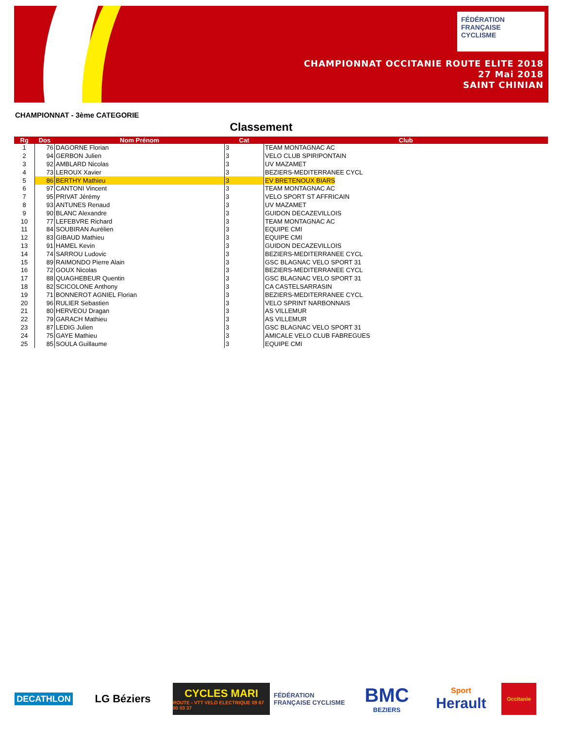FÉDÉRATION
FRANÇAISE
CYCLISME
CHAMPIONNAT OCCITANIE ROUTE ELITE 2018
27 Mai 2018
SAINT CHINIAN
CHAMPIONNAT - 3ème CATEGORIE
Classement
| Rg | Dos | Nom Prénom | Cat | Club |
| --- | --- | --- | --- | --- |
| 1 | 76 | DAGORNE Florian | 3 | TEAM MONTAGNAC AC |
| 2 | 94 | GERBON Julien | 3 | VELO CLUB SPIRIPONTAIN |
| 3 | 92 | AMBLARD Nicolas | 3 | UV MAZAMET |
| 4 | 73 | LEROUX Xavier | 3 | BEZIERS-MEDITERRANEE CYCL |
| 5 | 86 | BERTHY Mathieu | 3 | EV BRETENOUX BIARS |
| 6 | 97 | CANTONI Vincent | 3 | TEAM MONTAGNAC AC |
| 7 | 95 | PRIVAT Jérémy | 3 | VELO SPORT ST AFFRICAIN |
| 8 | 93 | ANTUNES Renaud | 3 | UV MAZAMET |
| 9 | 90 | BLANC Alexandre | 3 | GUIDON DECAZEVILLOIS |
| 10 | 77 | LEFEBVRE Richard | 3 | TEAM MONTAGNAC AC |
| 11 | 84 | SOUBIRAN Aurélien | 3 | EQUIPE CMI |
| 12 | 83 | GIBAUD Mathieu | 3 | EQUIPE CMI |
| 13 | 91 | HAMEL Kevin | 3 | GUIDON DECAZEVILLOIS |
| 14 | 74 | SARROU Ludovic | 3 | BEZIERS-MEDITERRANEE CYCL |
| 15 | 89 | RAIMONDO Pierre Alain | 3 | GSC BLAGNAC VELO SPORT 31 |
| 16 | 72 | GOUX Nicolas | 3 | BEZIERS-MEDITERRANEE CYCL |
| 17 | 88 | QUAGHEBEUR Quentin | 3 | GSC BLAGNAC VELO SPORT 31 |
| 18 | 82 | SCICOLONE Anthony | 3 | CA CASTELSARRASIN |
| 19 | 71 | BONNEROT AGNIEL Florian | 3 | BEZIERS-MEDITERRANEE CYCL |
| 20 | 96 | RULIER Sebastien | 3 | VELO SPRINT NARBONNAIS |
| 21 | 80 | HERVEOU Dragan | 3 | AS VILLEMUR |
| 22 | 79 | GARACH Mathieu | 3 | AS VILLEMUR |
| 23 | 87 | LEDIG Julien | 3 | GSC BLAGNAC VELO SPORT 31 |
| 24 | 75 | GAYE Mathieu | 3 | AMICALE VELO CLUB FABREGUES |
| 25 | 85 | SOULA Guillaume | 3 | EQUIPE CMI |
DECATHLON
LG Béziers
CYCLES MARI
ROUTE - VTT VELO ELECTRIQUE 09 67 00 03 37
FÉDÉRATION FRANÇAISE CYCLISME
BMC
BEZIERS
Sport
Herault
Occitanie